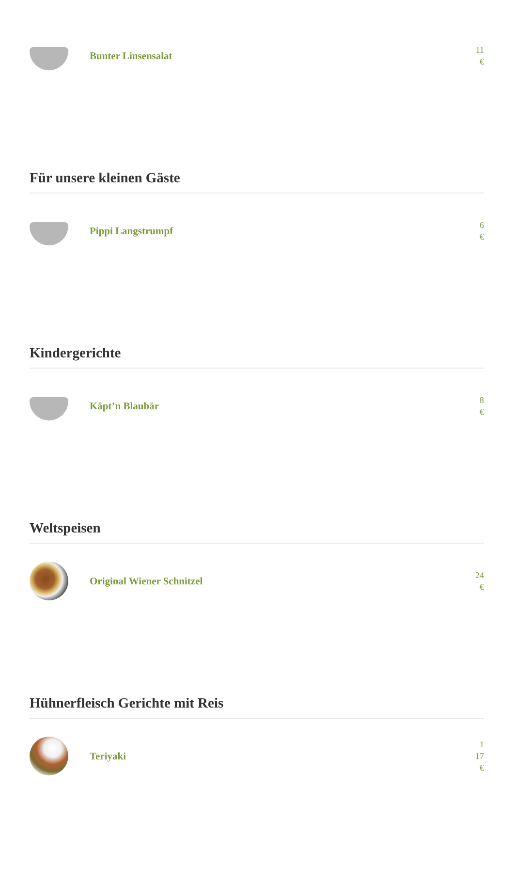Bunter Linsensalat
11
€
Für unsere kleinen Gäste
Pippi Langstrumpf
6
€
Kindergerichte
Käpt’n Blaubär
8
€
Weltspeisen
Original Wiener Schnitzel
24
€
Hühnerfleisch Gerichte mit Reis
Teriyaki
1
17
€